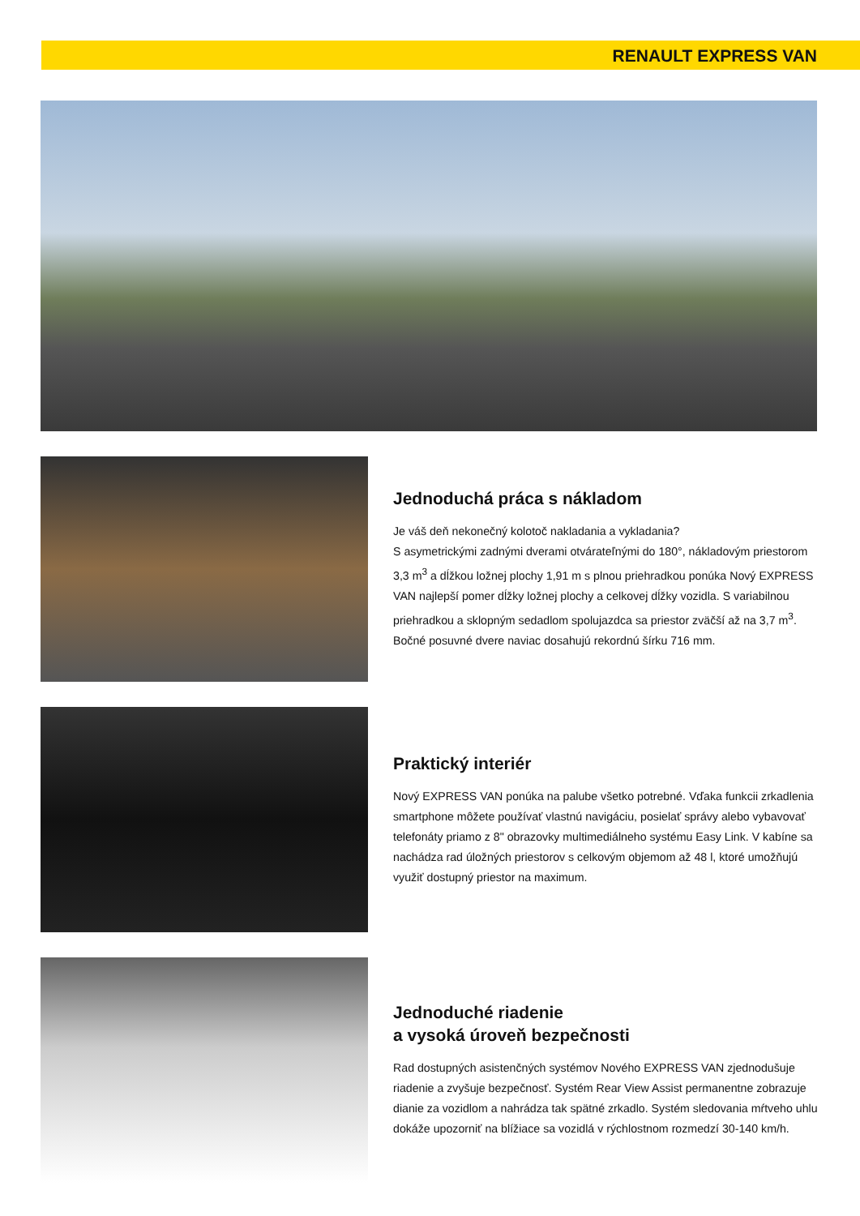RENAULT EXPRESS VAN
Jednoduchá práca s nákladom
Je váš deň nekonečný kolotoč nakladania a vykladania?
S asymetrickými zadnými dverami otvárateľnými do 180°, nákladovým priestorom 3,3 m<sup>3</sup> a dĺžkou ložnej plochy 1,91 m s plnou priehradkou ponúka Nový EXPRESS VAN najlepší pomer dĺžky ložnej plochy a celkovej dĺžky vozidla. S variabilnou priehradkou a sklopným sedadlom spolujazdca sa priestor zväčší až na 3,7 m<sup>3</sup>. Bočné posuvné dvere naviac dosahujú rekordnú šírku 716 mm.
Praktický interiér
Nový EXPRESS VAN ponúka na palube všetko potrebné. Vďaka funkcii zrkadlenia smartphone môžete používať vlastnú navigáciu, posielať správy alebo vybavovať telefonáty priamo z 8" obrazovky multimediálneho systému Easy Link. V kabíne sa nachádza rad úložných priestorov s celkovým objemom až 48 l, ktoré umožňujú využiť dostupný priestor na maximum.
Jednoduché riadenie
a vysoká úroveň bezpečnosti
Rad dostupných asistenčných systémov Nového EXPRESS VAN zjednodušuje riadenie a zvyšuje bezpečnosť. Systém Rear View Assist permanentne zobrazuje dianie za vozidlom a nahrádza tak spätné zrkadlo. Systém sledovania mŕtveho uhlu dokáže upozorniť na blížiace sa vozidlá v rýchlostnom rozmedzí 30-140 km/h.